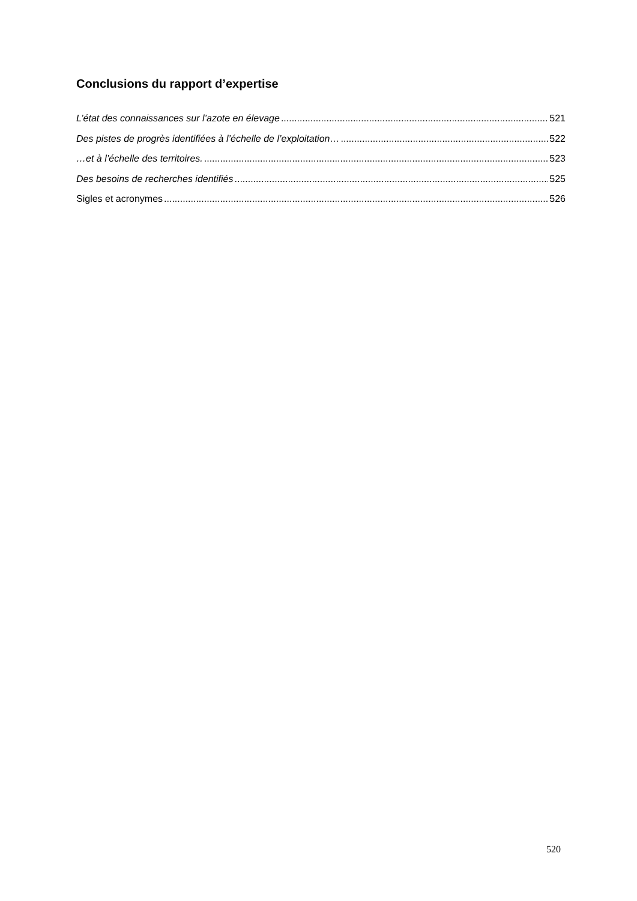Conclusions du rapport d’expertise
L’état des connaissances sur l’azote en élevage 521
Des pistes de progrès identifiées à l’échelle de l’exploitation… 522
…et à l’échelle des territoires. 523
Des besoins de recherches identifiés 525
Sigles et acronymes 526
520